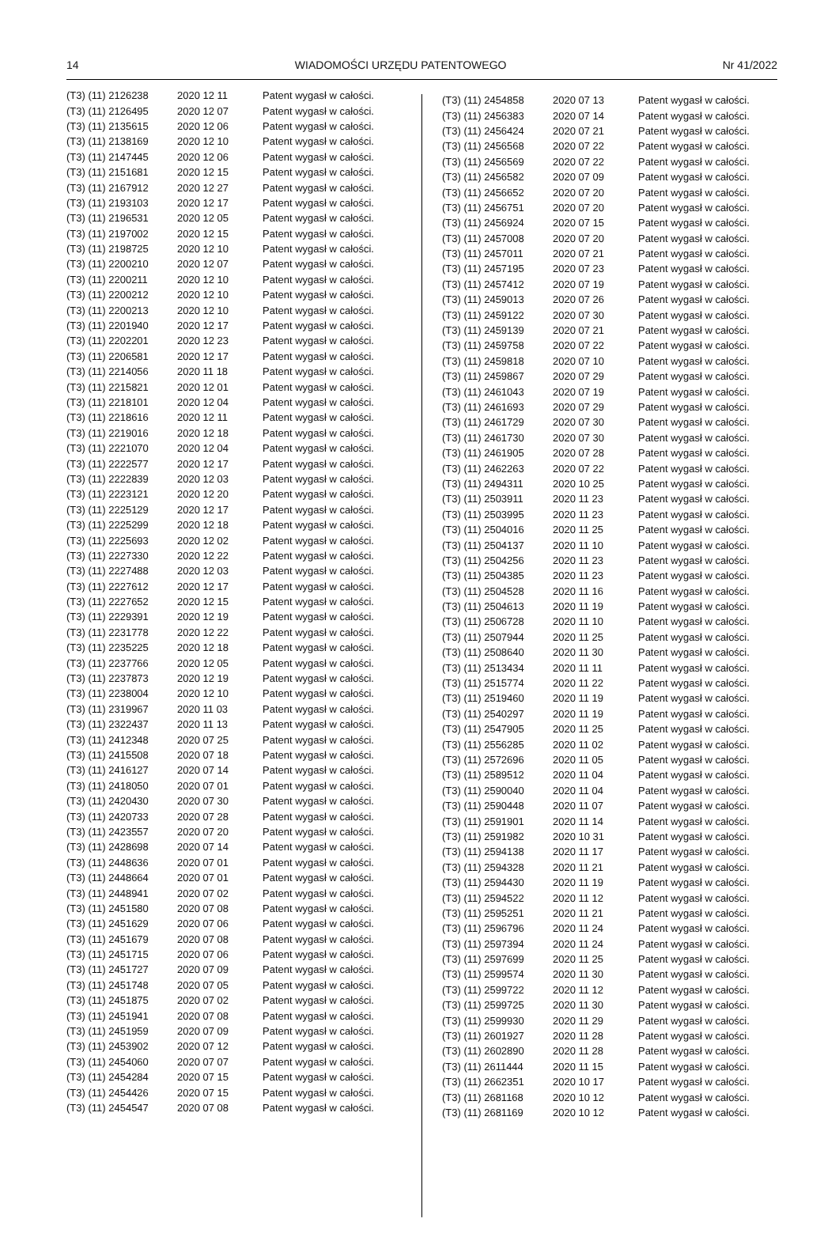14 WIADOMOŚCI URZĘDU PATENTOWEGO Nr 41/2022
| (T3) (11) 2126238 | 2020 12 11 | Patent wygasł w całości. |
| (T3) (11) 2126495 | 2020 12 07 | Patent wygasł w całości. |
| (T3) (11) 2135615 | 2020 12 06 | Patent wygasł w całości. |
| (T3) (11) 2138169 | 2020 12 10 | Patent wygasł w całości. |
| (T3) (11) 2147445 | 2020 12 06 | Patent wygasł w całości. |
| (T3) (11) 2151681 | 2020 12 15 | Patent wygasł w całości. |
| (T3) (11) 2167912 | 2020 12 27 | Patent wygasł w całości. |
| (T3) (11) 2193103 | 2020 12 17 | Patent wygasł w całości. |
| (T3) (11) 2196531 | 2020 12 05 | Patent wygasł w całości. |
| (T3) (11) 2197002 | 2020 12 15 | Patent wygasł w całości. |
| (T3) (11) 2198725 | 2020 12 10 | Patent wygasł w całości. |
| (T3) (11) 2200210 | 2020 12 07 | Patent wygasł w całości. |
| (T3) (11) 2200211 | 2020 12 10 | Patent wygasł w całości. |
| (T3) (11) 2200212 | 2020 12 10 | Patent wygasł w całości. |
| (T3) (11) 2200213 | 2020 12 10 | Patent wygasł w całości. |
| (T3) (11) 2201940 | 2020 12 17 | Patent wygasł w całości. |
| (T3) (11) 2202201 | 2020 12 23 | Patent wygasł w całości. |
| (T3) (11) 2206581 | 2020 12 17 | Patent wygasł w całości. |
| (T3) (11) 2214056 | 2020 11 18 | Patent wygasł w całości. |
| (T3) (11) 2215821 | 2020 12 01 | Patent wygasł w całości. |
| (T3) (11) 2218101 | 2020 12 04 | Patent wygasł w całości. |
| (T3) (11) 2218616 | 2020 12 11 | Patent wygasł w całości. |
| (T3) (11) 2219016 | 2020 12 18 | Patent wygasł w całości. |
| (T3) (11) 2221070 | 2020 12 04 | Patent wygasł w całości. |
| (T3) (11) 2222577 | 2020 12 17 | Patent wygasł w całości. |
| (T3) (11) 2222839 | 2020 12 03 | Patent wygasł w całości. |
| (T3) (11) 2223121 | 2020 12 20 | Patent wygasł w całości. |
| (T3) (11) 2225129 | 2020 12 17 | Patent wygasł w całości. |
| (T3) (11) 2225299 | 2020 12 18 | Patent wygasł w całości. |
| (T3) (11) 2225693 | 2020 12 02 | Patent wygasł w całości. |
| (T3) (11) 2227330 | 2020 12 22 | Patent wygasł w całości. |
| (T3) (11) 2227488 | 2020 12 03 | Patent wygasł w całości. |
| (T3) (11) 2227612 | 2020 12 17 | Patent wygasł w całości. |
| (T3) (11) 2227652 | 2020 12 15 | Patent wygasł w całości. |
| (T3) (11) 2229391 | 2020 12 19 | Patent wygasł w całości. |
| (T3) (11) 2231778 | 2020 12 22 | Patent wygasł w całości. |
| (T3) (11) 2235225 | 2020 12 18 | Patent wygasł w całości. |
| (T3) (11) 2237766 | 2020 12 05 | Patent wygasł w całości. |
| (T3) (11) 2237873 | 2020 12 19 | Patent wygasł w całości. |
| (T3) (11) 2238004 | 2020 12 10 | Patent wygasł w całości. |
| (T3) (11) 2319967 | 2020 11 03 | Patent wygasł w całości. |
| (T3) (11) 2322437 | 2020 11 13 | Patent wygasł w całości. |
| (T3) (11) 2412348 | 2020 07 25 | Patent wygasł w całości. |
| (T3) (11) 2415508 | 2020 07 18 | Patent wygasł w całości. |
| (T3) (11) 2416127 | 2020 07 14 | Patent wygasł w całości. |
| (T3) (11) 2418050 | 2020 07 01 | Patent wygasł w całości. |
| (T3) (11) 2420430 | 2020 07 30 | Patent wygasł w całości. |
| (T3) (11) 2420733 | 2020 07 28 | Patent wygasł w całości. |
| (T3) (11) 2423557 | 2020 07 20 | Patent wygasł w całości. |
| (T3) (11) 2428698 | 2020 07 14 | Patent wygasł w całości. |
| (T3) (11) 2448636 | 2020 07 01 | Patent wygasł w całości. |
| (T3) (11) 2448664 | 2020 07 01 | Patent wygasł w całości. |
| (T3) (11) 2448941 | 2020 07 02 | Patent wygasł w całości. |
| (T3) (11) 2451580 | 2020 07 08 | Patent wygasł w całości. |
| (T3) (11) 2451629 | 2020 07 06 | Patent wygasł w całości. |
| (T3) (11) 2451679 | 2020 07 08 | Patent wygasł w całości. |
| (T3) (11) 2451715 | 2020 07 06 | Patent wygasł w całości. |
| (T3) (11) 2451727 | 2020 07 09 | Patent wygasł w całości. |
| (T3) (11) 2451748 | 2020 07 05 | Patent wygasł w całości. |
| (T3) (11) 2451875 | 2020 07 02 | Patent wygasł w całości. |
| (T3) (11) 2451941 | 2020 07 08 | Patent wygasł w całości. |
| (T3) (11) 2451959 | 2020 07 09 | Patent wygasł w całości. |
| (T3) (11) 2453902 | 2020 07 12 | Patent wygasł w całości. |
| (T3) (11) 2454060 | 2020 07 07 | Patent wygasł w całości. |
| (T3) (11) 2454284 | 2020 07 15 | Patent wygasł w całości. |
| (T3) (11) 2454426 | 2020 07 15 | Patent wygasł w całości. |
| (T3) (11) 2454547 | 2020 07 08 | Patent wygasł w całości. |
| (T3) (11) 2454858 | 2020 07 13 | Patent wygasł w całości. |
| (T3) (11) 2456383 | 2020 07 14 | Patent wygasł w całości. |
| (T3) (11) 2456424 | 2020 07 21 | Patent wygasł w całości. |
| (T3) (11) 2456568 | 2020 07 22 | Patent wygasł w całości. |
| (T3) (11) 2456569 | 2020 07 22 | Patent wygasł w całości. |
| (T3) (11) 2456582 | 2020 07 09 | Patent wygasł w całości. |
| (T3) (11) 2456652 | 2020 07 20 | Patent wygasł w całości. |
| (T3) (11) 2456751 | 2020 07 20 | Patent wygasł w całości. |
| (T3) (11) 2456924 | 2020 07 15 | Patent wygasł w całości. |
| (T3) (11) 2457008 | 2020 07 20 | Patent wygasł w całości. |
| (T3) (11) 2457011 | 2020 07 21 | Patent wygasł w całości. |
| (T3) (11) 2457195 | 2020 07 23 | Patent wygasł w całości. |
| (T3) (11) 2457412 | 2020 07 19 | Patent wygasł w całości. |
| (T3) (11) 2459013 | 2020 07 26 | Patent wygasł w całości. |
| (T3) (11) 2459122 | 2020 07 30 | Patent wygasł w całości. |
| (T3) (11) 2459139 | 2020 07 21 | Patent wygasł w całości. |
| (T3) (11) 2459758 | 2020 07 22 | Patent wygasł w całości. |
| (T3) (11) 2459818 | 2020 07 10 | Patent wygasł w całości. |
| (T3) (11) 2459867 | 2020 07 29 | Patent wygasł w całości. |
| (T3) (11) 2461043 | 2020 07 19 | Patent wygasł w całości. |
| (T3) (11) 2461693 | 2020 07 29 | Patent wygasł w całości. |
| (T3) (11) 2461729 | 2020 07 30 | Patent wygasł w całości. |
| (T3) (11) 2461730 | 2020 07 30 | Patent wygasł w całości. |
| (T3) (11) 2461905 | 2020 07 28 | Patent wygasł w całości. |
| (T3) (11) 2462263 | 2020 07 22 | Patent wygasł w całości. |
| (T3) (11) 2494311 | 2020 10 25 | Patent wygasł w całości. |
| (T3) (11) 2503911 | 2020 11 23 | Patent wygasł w całości. |
| (T3) (11) 2503995 | 2020 11 23 | Patent wygasł w całości. |
| (T3) (11) 2504016 | 2020 11 25 | Patent wygasł w całości. |
| (T3) (11) 2504137 | 2020 11 10 | Patent wygasł w całości. |
| (T3) (11) 2504256 | 2020 11 23 | Patent wygasł w całości. |
| (T3) (11) 2504385 | 2020 11 23 | Patent wygasł w całości. |
| (T3) (11) 2504528 | 2020 11 16 | Patent wygasł w całości. |
| (T3) (11) 2504613 | 2020 11 19 | Patent wygasł w całości. |
| (T3) (11) 2506728 | 2020 11 10 | Patent wygasł w całości. |
| (T3) (11) 2507944 | 2020 11 25 | Patent wygasł w całości. |
| (T3) (11) 2508640 | 2020 11 30 | Patent wygasł w całości. |
| (T3) (11) 2513434 | 2020 11 11 | Patent wygasł w całości. |
| (T3) (11) 2515774 | 2020 11 22 | Patent wygasł w całości. |
| (T3) (11) 2519460 | 2020 11 19 | Patent wygasł w całości. |
| (T3) (11) 2540297 | 2020 11 19 | Patent wygasł w całości. |
| (T3) (11) 2547905 | 2020 11 25 | Patent wygasł w całości. |
| (T3) (11) 2556285 | 2020 11 02 | Patent wygasł w całości. |
| (T3) (11) 2572696 | 2020 11 05 | Patent wygasł w całości. |
| (T3) (11) 2589512 | 2020 11 04 | Patent wygasł w całości. |
| (T3) (11) 2590040 | 2020 11 04 | Patent wygasł w całości. |
| (T3) (11) 2590448 | 2020 11 07 | Patent wygasł w całości. |
| (T3) (11) 2591901 | 2020 11 14 | Patent wygasł w całości. |
| (T3) (11) 2591982 | 2020 10 31 | Patent wygasł w całości. |
| (T3) (11) 2594138 | 2020 11 17 | Patent wygasł w całości. |
| (T3) (11) 2594328 | 2020 11 21 | Patent wygasł w całości. |
| (T3) (11) 2594430 | 2020 11 19 | Patent wygasł w całości. |
| (T3) (11) 2594522 | 2020 11 12 | Patent wygasł w całości. |
| (T3) (11) 2595251 | 2020 11 21 | Patent wygasł w całości. |
| (T3) (11) 2596796 | 2020 11 24 | Patent wygasł w całości. |
| (T3) (11) 2597394 | 2020 11 24 | Patent wygasł w całości. |
| (T3) (11) 2597699 | 2020 11 25 | Patent wygasł w całości. |
| (T3) (11) 2599574 | 2020 11 30 | Patent wygasł w całości. |
| (T3) (11) 2599722 | 2020 11 12 | Patent wygasł w całości. |
| (T3) (11) 2599725 | 2020 11 30 | Patent wygasł w całości. |
| (T3) (11) 2599930 | 2020 11 29 | Patent wygasł w całości. |
| (T3) (11) 2601927 | 2020 11 28 | Patent wygasł w całości. |
| (T3) (11) 2602890 | 2020 11 28 | Patent wygasł w całości. |
| (T3) (11) 2611444 | 2020 11 15 | Patent wygasł w całości. |
| (T3) (11) 2662351 | 2020 10 17 | Patent wygasł w całości. |
| (T3) (11) 2681168 | 2020 10 12 | Patent wygasł w całości. |
| (T3) (11) 2681169 | 2020 10 12 | Patent wygasł w całości. |